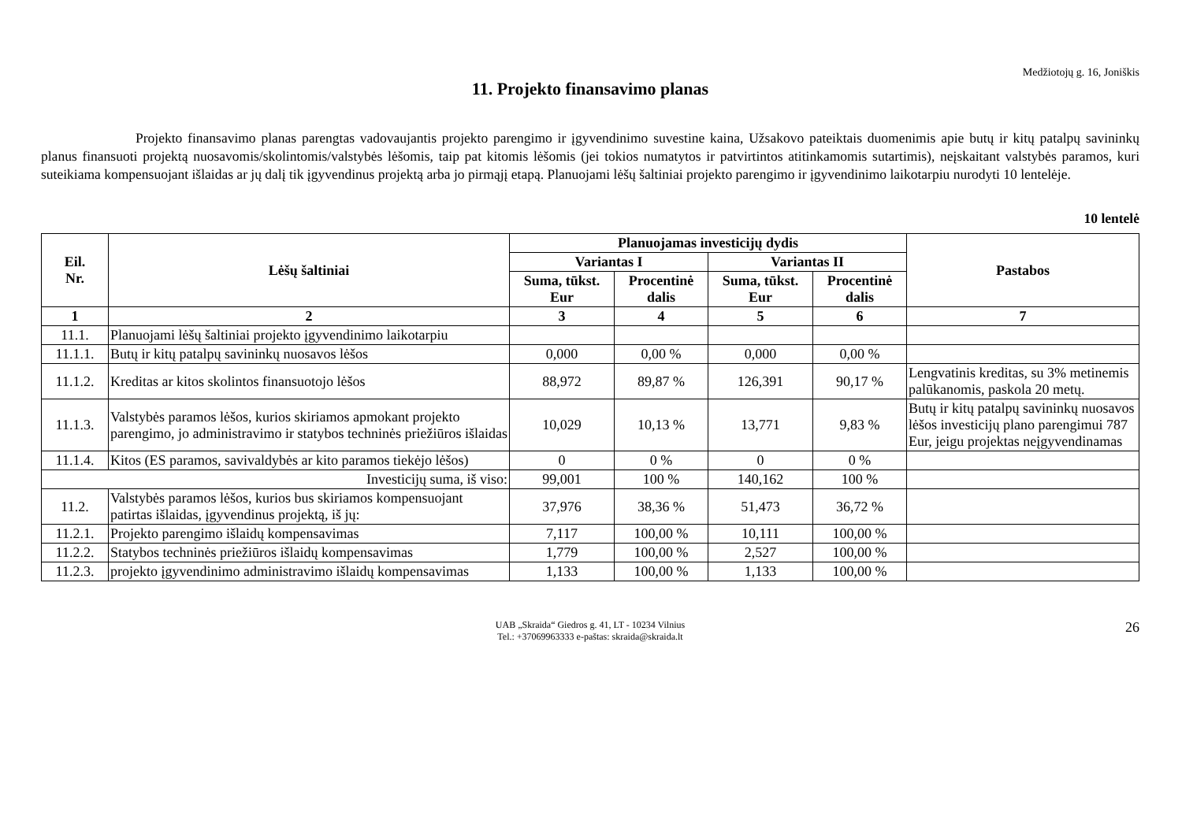Medžiotojų g. 16, Joniškis
11. Projekto finansavimo planas
Projekto finansavimo planas parengtas vadovaujantis projekto parengimo ir įgyvendinimo suvestine kaina, Užsakovo pateiktais duomenimis apie butų ir kitų patalpų savininkų planus finansuoti projektą nuosavomis/skolintomis/valstybės lėšomis, taip pat kitomis lėšomis (jei tokios numatytos ir patvirtintos atitinkamomis sutartimis), neįskaitant valstybės paramos, kuri suteikiama kompensuojant išlaidas ar jų dalį tik įgyvendinus projektą arba jo pirmąjį etapą. Planuojami lėšų šaltiniai projekto parengimo ir įgyvendinimo laikotarpiu nurodyti 10 lentelėje.
10 lentelė
| Eil. Nr. | Lėšų šaltiniai | Planuojamas investicijų dydis | | | | Pastabos |
| --- | --- | --- | --- | --- | --- | --- |
| | | Variantas I | | Variantas II | | |
| | | Suma, tūkst. Eur | Procentinė dalis | Suma, tūkst. Eur | Procentinė dalis | |
| 1 | 2 | 3 | 4 | 5 | 6 | 7 |
| 11.1. | Planuojami lėšų šaltiniai projekto įgyvendinimo laikotarpiu | | | | | |
| 11.1.1. | Butų ir kitų patalpų savininkų nuosavos lėšos | 0,000 | 0,00 % | 0,000 | 0,00 % | |
| 11.1.2. | Kreditas ar kitos skolintos finansuotojo lėšos | 88,972 | 89,87 % | 126,391 | 90,17 % | Lengvatinis kreditas, su 3% metinemis palūkanomis, paskola 20 metų. |
| 11.1.3. | Valstybės paramos lėšos, kurios skiriamos apmokant projekto parengimo, jo administravimo ir statybos techninės priežiūros išlaidas | 10,029 | 10,13 % | 13,771 | 9,83 % | Butų ir kitų patalpų savininkų nuosavos lėšos investicijų plano parengimui 787 Eur, jeigu projektas neįgyvendinamas |
| 11.1.4. | Kitos (ES paramos, savivaldybės ar kito paramos tiekėjo lėšos) | 0 | 0 % | 0 | 0 % | |
| Investicijų suma, iš viso: | | 99,001 | 100 % | 140,162 | 100 % | |
| 11.2. | Valstybės paramos lėšos, kurios bus skiriamos kompensuojant patirtas išlaidas, įgyvendinus projektą, iš jų: | 37,976 | 38,36 % | 51,473 | 36,72 % | |
| 11.2.1. | Projekto parengimo išlaidų kompensavimas | 7,117 | 100,00 % | 10,111 | 100,00 % | |
| 11.2.2. | Statybos techninės priežiūros išlaidų kompensavimas | 1,779 | 100,00 % | 2,527 | 100,00 % | |
| 11.2.3. | projekto įgyvendinimo administravimo išlaidų kompensavimas | 1,133 | 100,00 % | 1,133 | 100,00 % | |
UAB „Skraida“ Giedros g. 41, LT - 10234 Vilnius
Tel.: +37069963333 e-paštas: skraida@skraida.lt
26